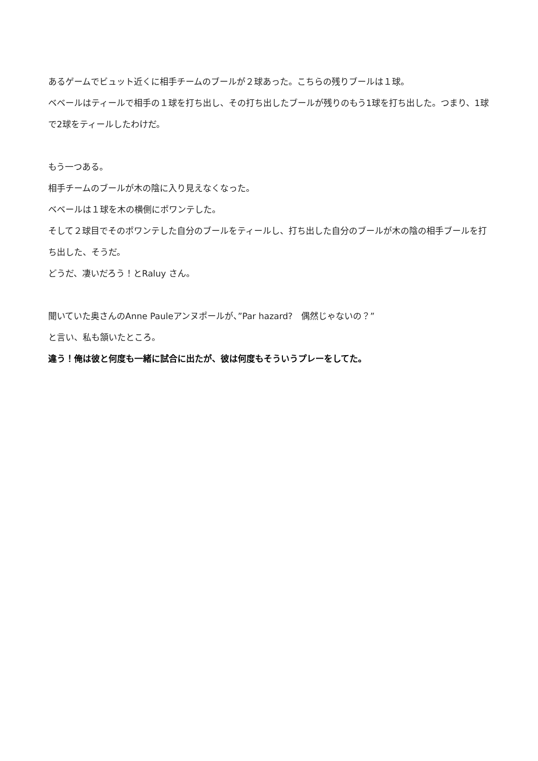あるゲームでビュット近くに相手チームのブールが２球あった。こちらの残りブールは１球。
ベベールはティールで相手の１球を打ち出し、その打ち出したブールが残りのもう1球を打ち出した。つまり、1球で2球をティールしたわけだ。
もう一つある。
相手チームのブールが木の陰に入り見えなくなった。
ベベールは１球を木の横側にポワンテした。
そして２球目でそのポワンテした自分のブールをティールし、打ち出した自分のブールが木の陰の相手ブールを打ち出した、そうだ。
どうだ、凄いだろう！とRaluy さん。
聞いていた奥さんのAnne Pauleアンヌポールが、”Par hazard?　偶然じゃないの？”
と言い、私も頷いたところ。
違う！俺は彼と何度も一緒に試合に出たが、彼は何度もそういうプレーをしてた。